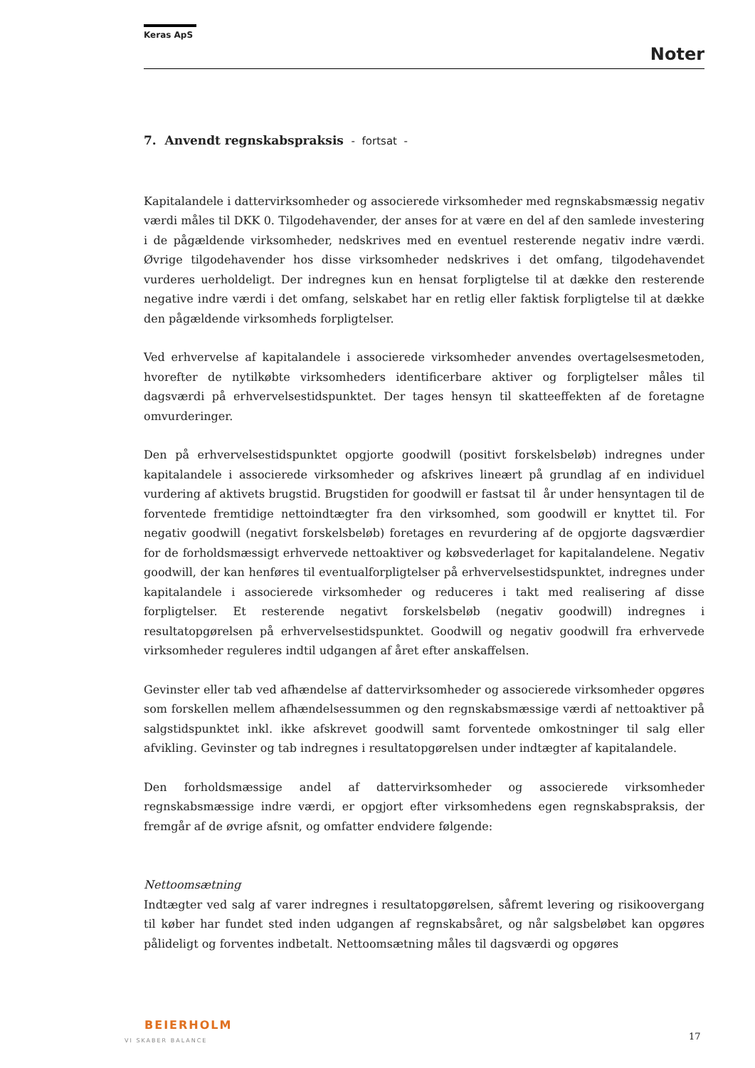Keras ApS
Noter
7. Anvendt regnskabspraksis - fortsat -
Kapitalandele i dattervirksomheder og associerede virksomheder med regnskabsmæssig negativ værdi måles til DKK 0. Tilgodehavender, der anses for at være en del af den samlede investering i de pågældende virksomheder, nedskrives med en eventuel resterende negativ indre værdi. Øvrige tilgodehavender hos disse virksomheder nedskrives i det omfang, tilgodehavendet vurderes uerholdeligt. Der indregnes kun en hensat forpligtelse til at dække den resterende negative indre værdi i det omfang, selskabet har en retlig eller faktisk forpligtelse til at dække den pågældende virksomheds forpligtelser.
Ved erhvervelse af kapitalandele i associerede virksomheder anvendes overtagelsesmetoden, hvorefter de nytilkøbte virksomheders identificerbare aktiver og forpligtelser måles til dagsværdi på erhvervelsestidspunktet. Der tages hensyn til skatteeffekten af de foretagne omvurderinger.
Den på erhvervelsestidspunktet opgjorte goodwill (positivt forskelsbeløb) indregnes under kapitalandele i associerede virksomheder og afskrives lineært på grundlag af en individuel vurdering af aktivets brugstid. Brugstiden for goodwill er fastsat til år under hensyntagen til de forventede fremtidige nettoindtægter fra den virksomhed, som goodwill er knyttet til. For negativ goodwill (negativt forskelsbeløb) foretages en revurdering af de opgjorte dagsværdier for de forholdsmæssigt erhvervede nettoaktiver og købsvederlaget for kapitalandelene. Negativ goodwill, der kan henføres til eventualforpligtelser på erhvervelsestidspunktet, indregnes under kapitalandele i associerede virksomheder og reduceres i takt med realisering af disse forpligtelser. Et resterende negativt forskelsbeløb (negativ goodwill) indregnes i resultatopgørelsen på erhvervelsestidspunktet. Goodwill og negativ goodwill fra erhvervede virksomheder reguleres indtil udgangen af året efter anskaffelsen.
Gevinster eller tab ved afhændelse af dattervirksomheder og associerede virksomheder opgøres som forskellen mellem afhændelsessummen og den regnskabsmæssige værdi af nettoaktiver på salgstidspunktet inkl. ikke afskrevet goodwill samt forventede omkostninger til salg eller afvikling. Gevinster og tab indregnes i resultatopgørelsen under indtægter af kapitalandele.
Den forholdsmæssige andel af dattervirksomheder og associerede virksomheder regnskabsmæssige indre værdi, er opgjort efter virksomhedens egen regnskabspraksis, der fremgår af de øvrige afsnit, og omfatter endvidere følgende:
Nettoomsætning
Indtægter ved salg af varer indregnes i resultatopgørelsen, såfremt levering og risikoovergang til køber har fundet sted inden udgangen af regnskabsåret, og når salgsbeløbet kan opgøres pålideligt og forventes indbetalt. Nettoomsætning måles til dagsværdi og opgøres
BEIERHOLM
VI SKABER BALANCE
17